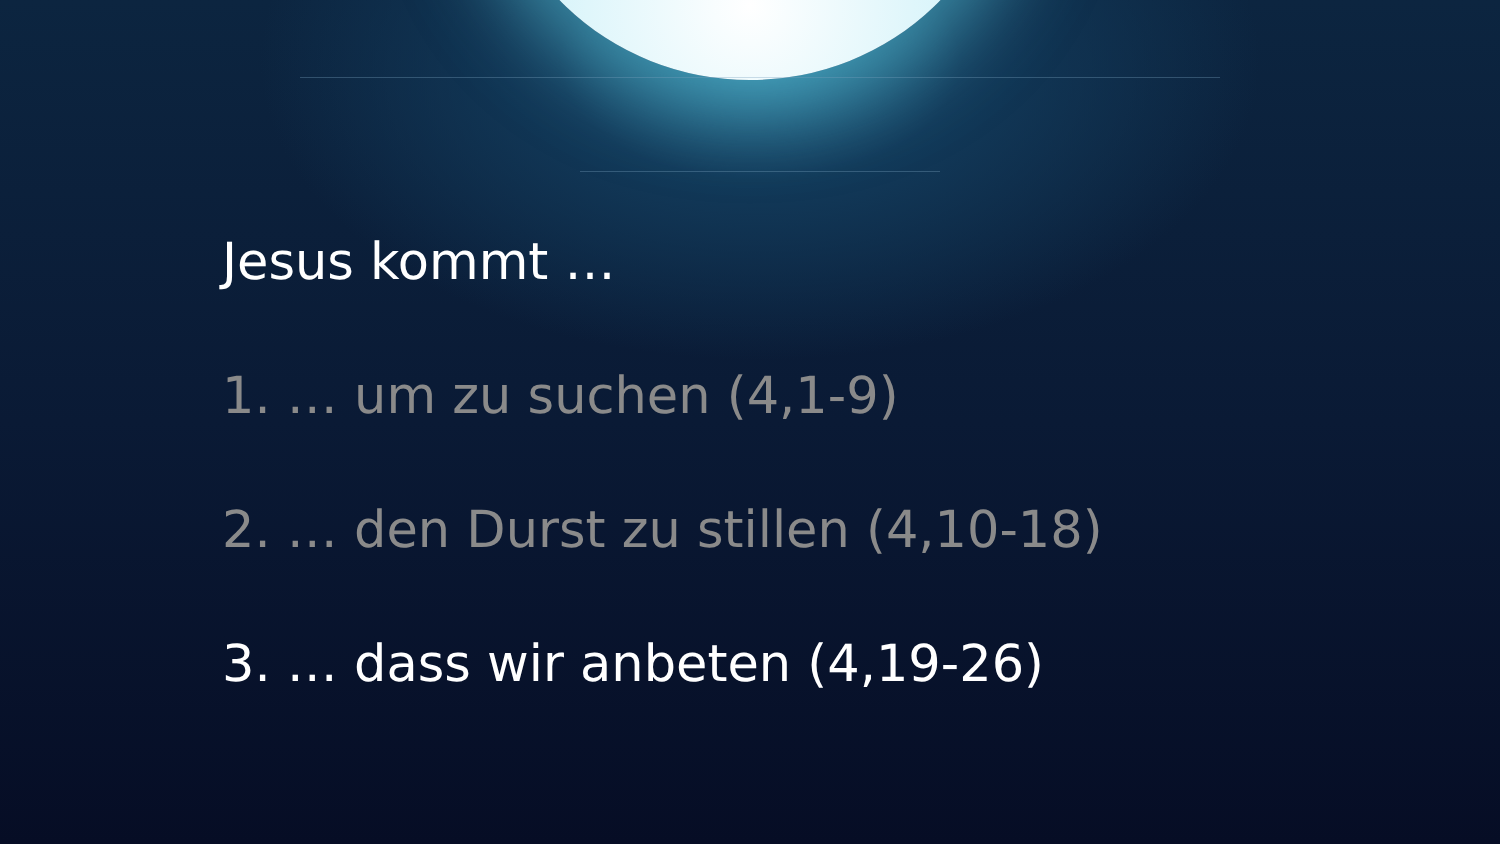Jesus kommt …
1. … um zu suchen (4,1-9)
2. … den Durst zu stillen (4,10-18)
3. … dass wir anbeten (4,19-26)